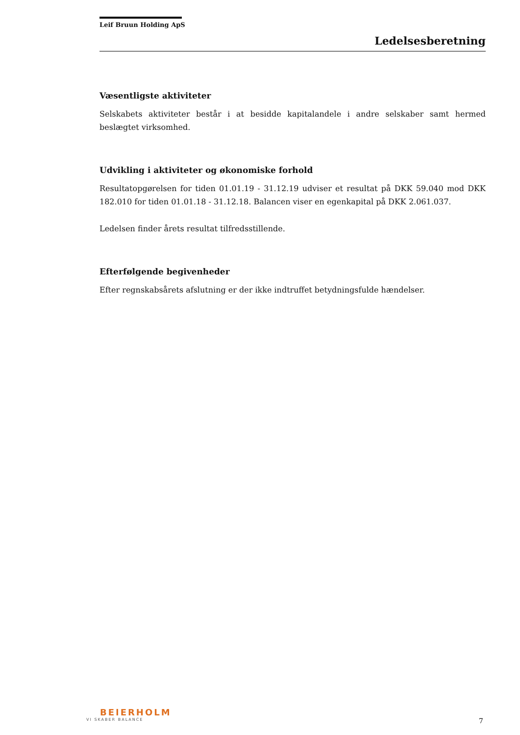Leif Bruun Holding ApS
Ledelsesberetning
Væsentligste aktiviteter
Selskabets aktiviteter består i at besidde kapitalandele i andre selskaber samt hermed beslægtet virksomhed.
Udvikling i aktiviteter og økonomiske forhold
Resultatopgørelsen for tiden 01.01.19 - 31.12.19 udviser et resultat på DKK 59.040 mod DKK 182.010 for tiden 01.01.18 - 31.12.18. Balancen viser en egenkapital på DKK 2.061.037.
Ledelsen finder årets resultat tilfredsstillende.
Efterfølgende begivenheder
Efter regnskabsårets afslutning er der ikke indtruffet betydningsfulde hændelser.
BEIERHOLM
VI SKABER BALANCE
7